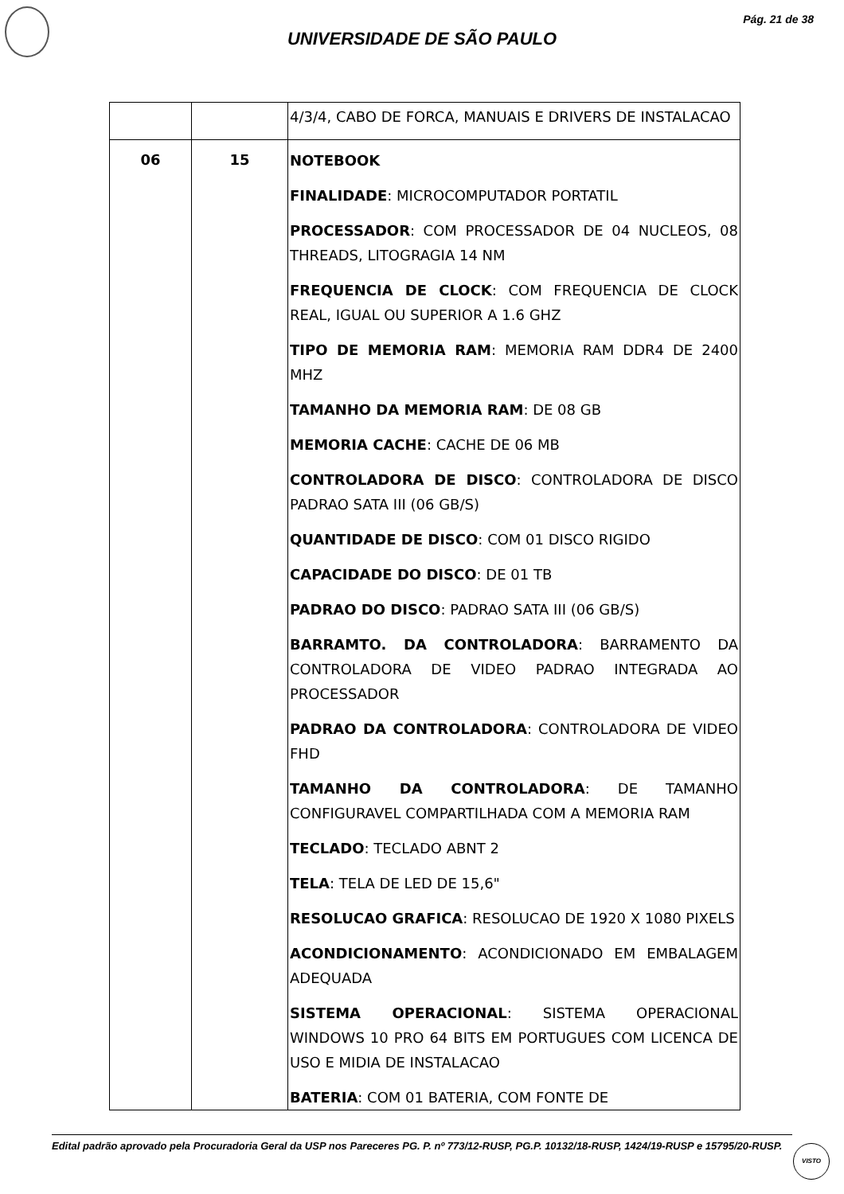Pág. 21 de 38
UNIVERSIDADE DE SÃO PAULO
| | | 4/3/4, CABO DE FORCA, MANUAIS E DRIVERS DE INSTALACAO |
| 06 | 15 | NOTEBOOK FINALIDADE : MICROCOMPUTADOR PORTATIL PROCESSADOR : COM PROCESSADOR DE 04 NUCLEOS, 08 THREADS, LITOGRAGIA 14 NM FREQUENCIA DE CLOCK : COM FREQUENCIA DE CLOCK REAL, IGUAL OU SUPERIOR A 1.6 GHZ TIPO DE MEMORIA RAM : MEMORIA RAM DDR4 DE 2400 MHZ TAMANHO DA MEMORIA RAM : DE 08 GB MEMORIA CACHE : CACHE DE 06 MB CONTROLADORA DE DISCO : CONTROLADORA DE DISCO PADRAO SATA III (06 GB/S) QUANTIDADE DE DISCO : COM 01 DISCO RIGIDO CAPACIDADE DO DISCO : DE 01 TB PADRAO DO DISCO : PADRAO SATA III (06 GB/S) BARRAMTO. DA CONTROLADORA : BARRAMENTO DA CONTROLADORA DE VIDEO PADRAO INTEGRADA AO PROCESSADOR PADRAO DA CONTROLADORA : CONTROLADORA DE VIDEO FHD TAMANHO DA CONTROLADORA : DE TAMANHO CONFIGURAVEL COMPARTILHADA COM A MEMORIA RAM TECLADO : TECLADO ABNT 2 TELA : TELA DE LED DE 15,6" RESOLUCAO GRAFICA : RESOLUCAO DE 1920 X 1080 PIXELS ACONDICIONAMENTO : ACONDICIONADO EM EMBALAGEM ADEQUADA SISTEMA OPERACIONAL : SISTEMA OPERACIONAL WINDOWS 10 PRO 64 BITS EM PORTUGUES COM LICENCA DE USO E MIDIA DE INSTALACAO BATERIA : COM 01 BATERIA, COM FONTE DE |
Edital padrão aprovado pela Procuradoria Geral da USP nos Pareceres PG. P. nº 773/12-RUSP, PG.P. 10132/18-RUSP, 1424/19-RUSP e 15795/20-RUSP.
VISTO